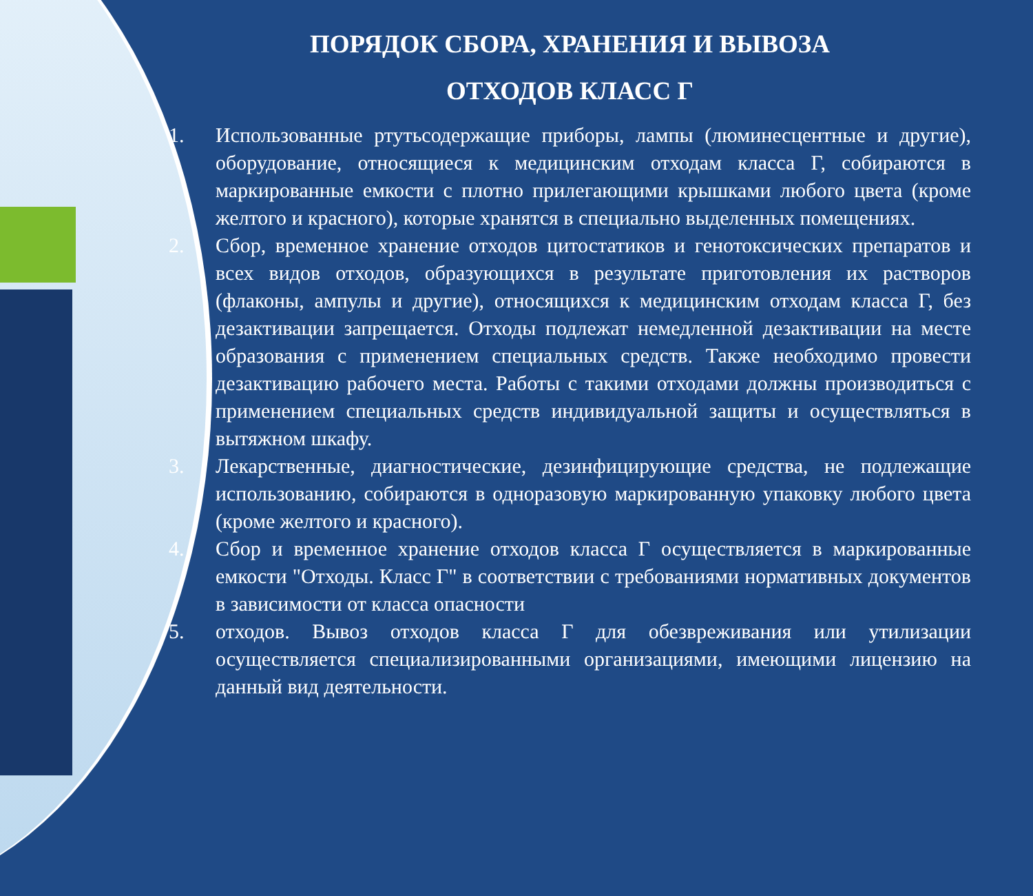ПОРЯДОК СБОРА, ХРАНЕНИЯ И ВЫВОЗА
ОТХОДОВ КЛАСС Г
1. Использованные ртутьсодержащие приборы, лампы (люминесцентные и другие), оборудование, относящиеся к медицинским отходам класса Г, собираются в маркированные емкости с плотно прилегающими крышками любого цвета (кроме желтого и красного), которые хранятся в специально выделенных помещениях.
2. Сбор, временное хранение отходов цитостатиков и генотоксических препаратов и всех видов отходов, образующихся в результате приготовления их растворов (флаконы, ампулы и другие), относящихся к медицинским отходам класса Г, без дезактивации запрещается. Отходы подлежат немедленной дезактивации на месте образования с применением специальных средств. Также необходимо провести дезактивацию рабочего места. Работы с такими отходами должны производиться с применением специальных средств индивидуальной защиты и осуществляться в вытяжном шкафу.
3. Лекарственные, диагностические, дезинфицирующие средства, не подлежащие использованию, собираются в одноразовую маркированную упаковку любого цвета (кроме желтого и красного).
4. Сбор и временное хранение отходов класса Г осуществляется в маркированные емкости "Отходы. Класс Г" в соответствии с требованиями нормативных документов в зависимости от класса опасности
5. отходов. Вывоз отходов класса Г для обезвреживания или утилизации осуществляется специализированными организациями, имеющими лицензию на данный вид деятельности.